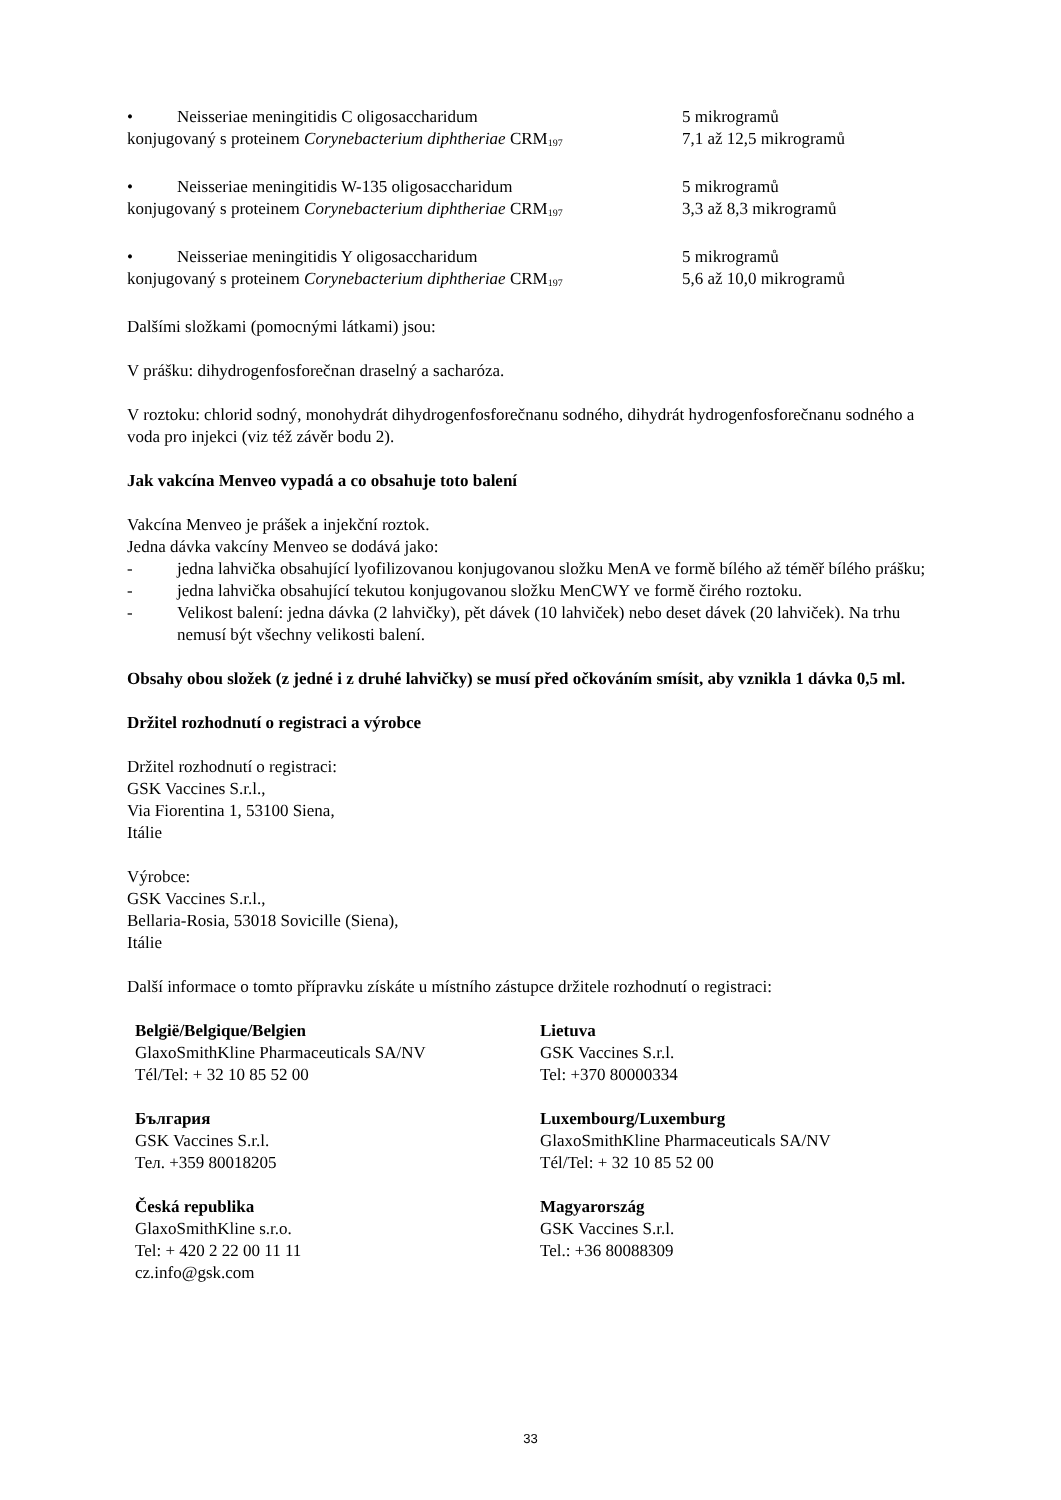• Neisseriae meningitidis C oligosaccharidum
konjugovaný s proteinem Corynebacterium diphtheriae CRM<sub>197</sub>
5 mikrogramů
7,1 až 12,5 mikrogramů
• Neisseriae meningitidis W-135 oligosaccharidum
konjugovaný s proteinem Corynebacterium diphtheriae CRM<sub>197</sub>
5 mikrogramů
3,3 až 8,3 mikrogramů
• Neisseriae meningitidis Y oligosaccharidum
konjugovaný s proteinem Corynebacterium diphtheriae CRM<sub>197</sub>
5 mikrogramů
5,6 až 10,0 mikrogramů
Dalšími složkami (pomocnými látkami) jsou:
V prášku: dihydrogenfosforečnan draselný a sacharóza.
V roztoku: chlorid sodný, monohydrát dihydrogenfosforečnanu sodného, dihydrát hydrogenfosforečnanu sodného a voda pro injekci (viz též závěr bodu 2).
Jak vakcína Menveo vypadá a co obsahuje toto balení
Vakcína Menveo je prášek a injekční roztok.
Jedna dávka vakcíny Menveo se dodává jako:
- jedna lahvička obsahující lyofilizovanou konjugovanou složku MenA ve formě bílého až téměř bílého prášku;
- jedna lahvička obsahující tekutou konjugovanou složku MenCWY ve formě čirého roztoku.
- Velikost balení: jedna dávka (2 lahvičky), pět dávek (10 lahviček) nebo deset dávek (20 lahviček). Na trhu nemusí být všechny velikosti balení.
Obsahy obou složek (z jedné i z druhé lahvičky) se musí před očkováním smísit, aby vznikla 1 dávka 0,5 ml.
Držitel rozhodnutí o registraci a výrobce
Držitel rozhodnutí o registraci:
GSK Vaccines S.r.l.,
Via Fiorentina 1, 53100 Siena,
Itálie
Výrobce:
GSK Vaccines S.r.l.,
Bellaria-Rosia, 53018 Sovicille (Siena),
Itálie
Další informace o tomto přípravku získáte u místního zástupce držitele rozhodnutí o registraci:
| België/Belgique/Belgien GlaxoSmithKline Pharmaceuticals SA/NV Tél/Tel: + 32 10 85 52 00 | Lietuva GSK Vaccines S.r.l. Tel: +370 80000334 |
| България GSK Vaccines S.r.l. Тел. +359 80018205 | Luxembourg/Luxemburg GlaxoSmithKline Pharmaceuticals SA/NV Tél/Tel: + 32 10 85 52 00 |
| Česká republika GlaxoSmithKline s.r.o. Tel: + 420 2 22 00 11 11 cz.info@gsk.com | Magyarország GSK Vaccines S.r.l. Tel.: +36 80088309 |
33